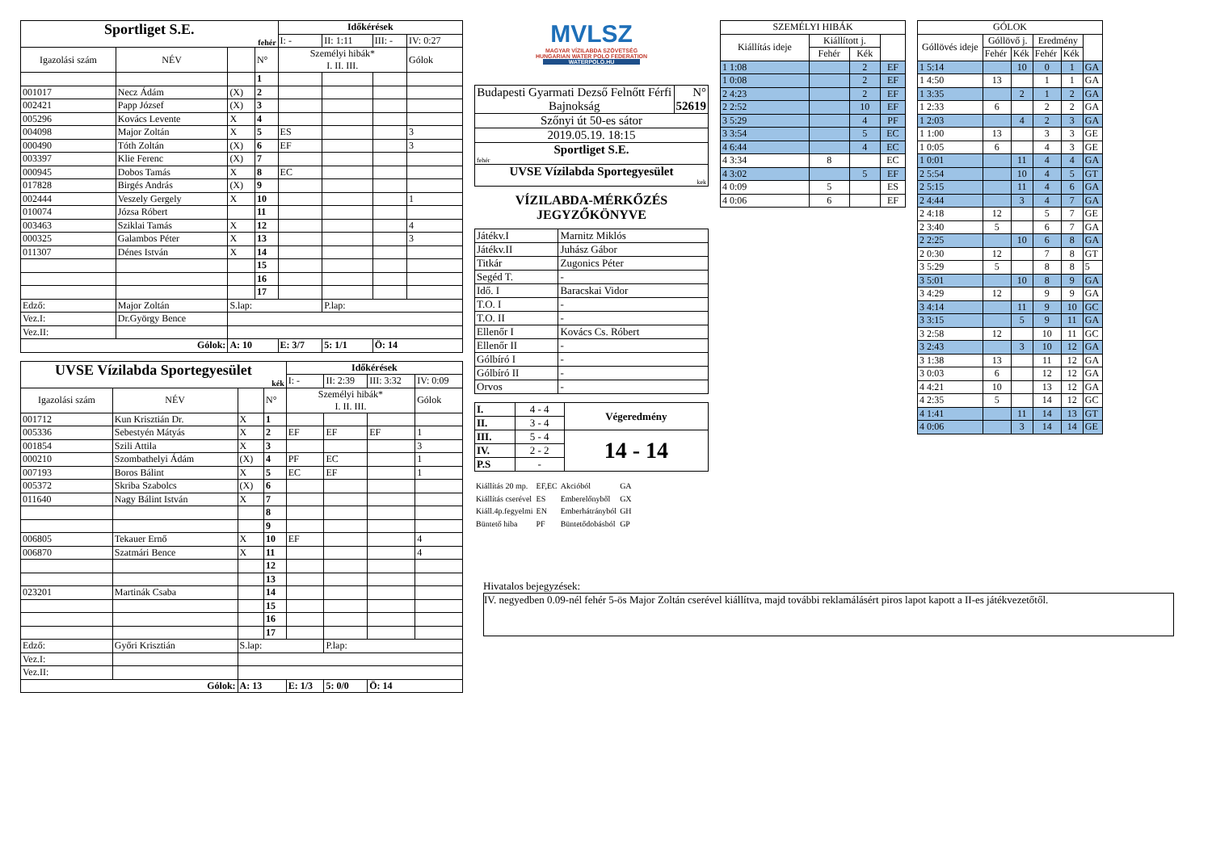| Sportliget S.E. fehér | | | | Időkérések | | | |
| | | | | I: - | II: 1:11 | III: - | IV: 0:27 |
| Igazolási szám | NÉV | | N° | Személyi hibák* I. II. III. | | | Gólok |
| | | | 1 | | | | |
| 001017 | Necz Ádám | (X) | 2 | | | | |
| 002421 | Papp József | (X) | 3 | | | | |
| 005296 | Kovács Levente | X | 4 | | | | |
| 004098 | Major Zoltán | X | 5 | ES | | | 3 |
| 000490 | Tóth Zoltán | (X) | 6 | EF | | | 3 |
| 003397 | Klie Ferenc | (X) | 7 | | | | |
| 000945 | Dobos Tamás | X | 8 | EC | | | |
| 017828 | Birgés András | (X) | 9 | | | | |
| 002444 | Veszely Gergely | X | 10 | | | | 1 |
| 010074 | Józsa Róbert | | 11 | | | | |
| 003463 | Sziklai Tamás | X | 12 | | | | 4 |
| 000325 | Galambos Péter | X | 13 | | | | 3 |
| 011307 | Dénes István | X | 14 | | | | |
| | | | 15 | | | | |
| | | | 16 | | | | |
| | | | 17 | | | | |
| Edző: | Major Zoltán | S.lap: | | | P.lap: | | |
| Vez.I: | Dr.György Bence | | | | | | |
| Vez.II: | | | | | | | |
| Gólok: | | A: 10 | | E: 3/7 | 5: 1/1 | Ö: 14 | |
| UVSE Vízilabda Sportegyesület kék | | | | Időkérések | | | |
| | | | | I: - | II: 2:39 | III: 3:32 | IV: 0:09 |
| Igazolási szám | NÉV | | N° | Személyi hibák* I. II. III. | | | Gólok |
| 001712 | Kun Krisztián Dr. | X | 1 | | | | |
| 005336 | Sebestyén Mátyás | X | 2 | EF | EF | EF | 1 |
| 001854 | Szili Attila | X | 3 | | | | 3 |
| 000210 | Szombathelyi Ádám | (X) | 4 | PF | EC | | 1 |
| 007193 | Boros Bálint | X | 5 | EC | EF | | 1 |
| 005372 | Skriba Szabolcs | (X) | 6 | | | | |
| 011640 | Nagy Bálint István | X | 7 | | | | |
| | | | 8 | | | | |
| | | | 9 | | | | |
| 006805 | Tekauer Ernő | X | 10 | EF | | | 4 |
| 006870 | Szatmári Bence | X | 11 | | | | 4 |
| | | | 12 | | | | |
| | | | 13 | | | | |
| 023201 | Martinák Csaba | | 14 | | | | |
| | | | 15 | | | | |
| | | | 16 | | | | |
| | | | 17 | | | | |
| Edző: | Győri Krisztián | S.lap: | | | P.lap: | | |
| Vez.I: | | | | | | | |
| Vez.II: | | | | | | | |
| Gólok: | | A: 13 | | E: 1/3 | 5: 0/0 | Ö: 14 | |
MVLSZ
MAGYAR VÍZILABDA SZÖVETSÉG
HUNGARIAN WATER POLO FEDERATION
WATERPOLO.HU
| Budapesti Gyarmati Dezső Felnőtt Férfi Bajnokság | N° 52619 |
| Szőnyi út 50-es sátor | |
| 2019.05.19. 18:15 | |
| Sportliget S.E. fehér | |
| UVSE Vízilabda Sportegyesület kek | |
VÍZILABDA-MÉRKŐZÉS
JEGYZŐKÖNYVE
| Játékv.I | Marnitz Miklós |
| Játékv.II | Juhász Gábor |
| Titkár | Zugonics Péter |
| Segéd T. | - |
| Idő. I | Baracskai Vidor |
| T.O. I | - |
| T.O. II | - |
| Ellenőr I | Kovács Cs. Róbert |
| Ellenőr II | - |
| Gólbíró I | - |
| Gólbíró II | - |
| Orvos | - |
| I. | 4 - 4 | Végeredmény |
| II. | 3 - 4 | |
| III. | 5 - 4 | 14 - 14 |
| IV. | 2 - 2 | |
| P.S | - | |
| Kiállítás 20 mp. | EF,EC | Akcióból | GA |
| Kiállítás cserével | ES | Emberelőnyből | GX |
| Kiáll.4p.fegyelmi | EN | Emberhátrányból | GH |
| Büntető hiba | PF | Büntetődobásból | GP |
| SZEMÉLYI HIBÁK | | | |
| Kiállítás ideje | Kiállított j. | | |
| | Fehér | Kék | |
| 1 1:08 | | 2 | EF |
| 1 0:08 | | 2 | EF |
| 2 4:23 | | 2 | EF |
| 2 2:52 | | 10 | EF |
| 3 5:29 | | 4 | PF |
| 3 3:54 | | 5 | EC |
| 4 6:44 | | 4 | EC |
| 4 3:34 | 8 | | EC |
| 4 3:02 | | 5 | EF |
| 4 0:09 | 5 | | ES |
| 4 0:06 | 6 | | EF |
| GÓLOK | | | | | |
| Góllövés ideje | Góllövő j. | | Eredmény | | |
| | Fehér | Kék | Fehér | Kék | |
| 1 5:14 | | 10 | 0 | 1 | GA |
| 1 4:50 | 13 | | 1 | 1 | GA |
| 1 3:35 | | 2 | 1 | 2 | GA |
| 1 2:33 | 6 | | 2 | 2 | GA |
| 1 2:03 | | 4 | 2 | 3 | GA |
| 1 1:00 | 13 | | 3 | 3 | GE |
| 1 0:05 | 6 | | 4 | 3 | GE |
| 1 0:01 | | 11 | 4 | 4 | GA |
| 2 5:54 | | 10 | 4 | 5 | GT |
| 2 5:15 | | 11 | 4 | 6 | GA |
| 2 4:44 | | 3 | 4 | 7 | GA |
| 2 4:18 | 12 | | 5 | 7 | GE |
| 2 3:40 | 5 | | 6 | 7 | GA |
| 2 2:25 | | 10 | 6 | 8 | GA |
| 2 0:30 | 12 | | 7 | 8 | GT |
| 3 5:29 | 5 | | 8 | 8 | 5 |
| 3 5:01 | | 10 | 8 | 9 | GA |
| 3 4:29 | 12 | | 9 | 9 | GA |
| 3 4:14 | | 11 | 9 | 10 | GC |
| 3 3:15 | | 5 | 9 | 11 | GA |
| 3 2:58 | 12 | | 10 | 11 | GC |
| 3 2:43 | | 3 | 10 | 12 | GA |
| 3 1:38 | 13 | | 11 | 12 | GA |
| 3 0:03 | 6 | | 12 | 12 | GA |
| 4 4:21 | 10 | | 13 | 12 | GA |
| 4 2:35 | 5 | | 14 | 12 | GC |
| 4 1:41 | | 11 | 14 | 13 | GT |
| 4 0:06 | | 3 | 14 | 14 | GE |
Hivatalos bejegyzések:
IV. negyedben 0.09-nél fehér 5-ös Major Zoltán cserével kiállítva, majd további reklamálásért piros lapot kapott a II-es játékvezetőtől.